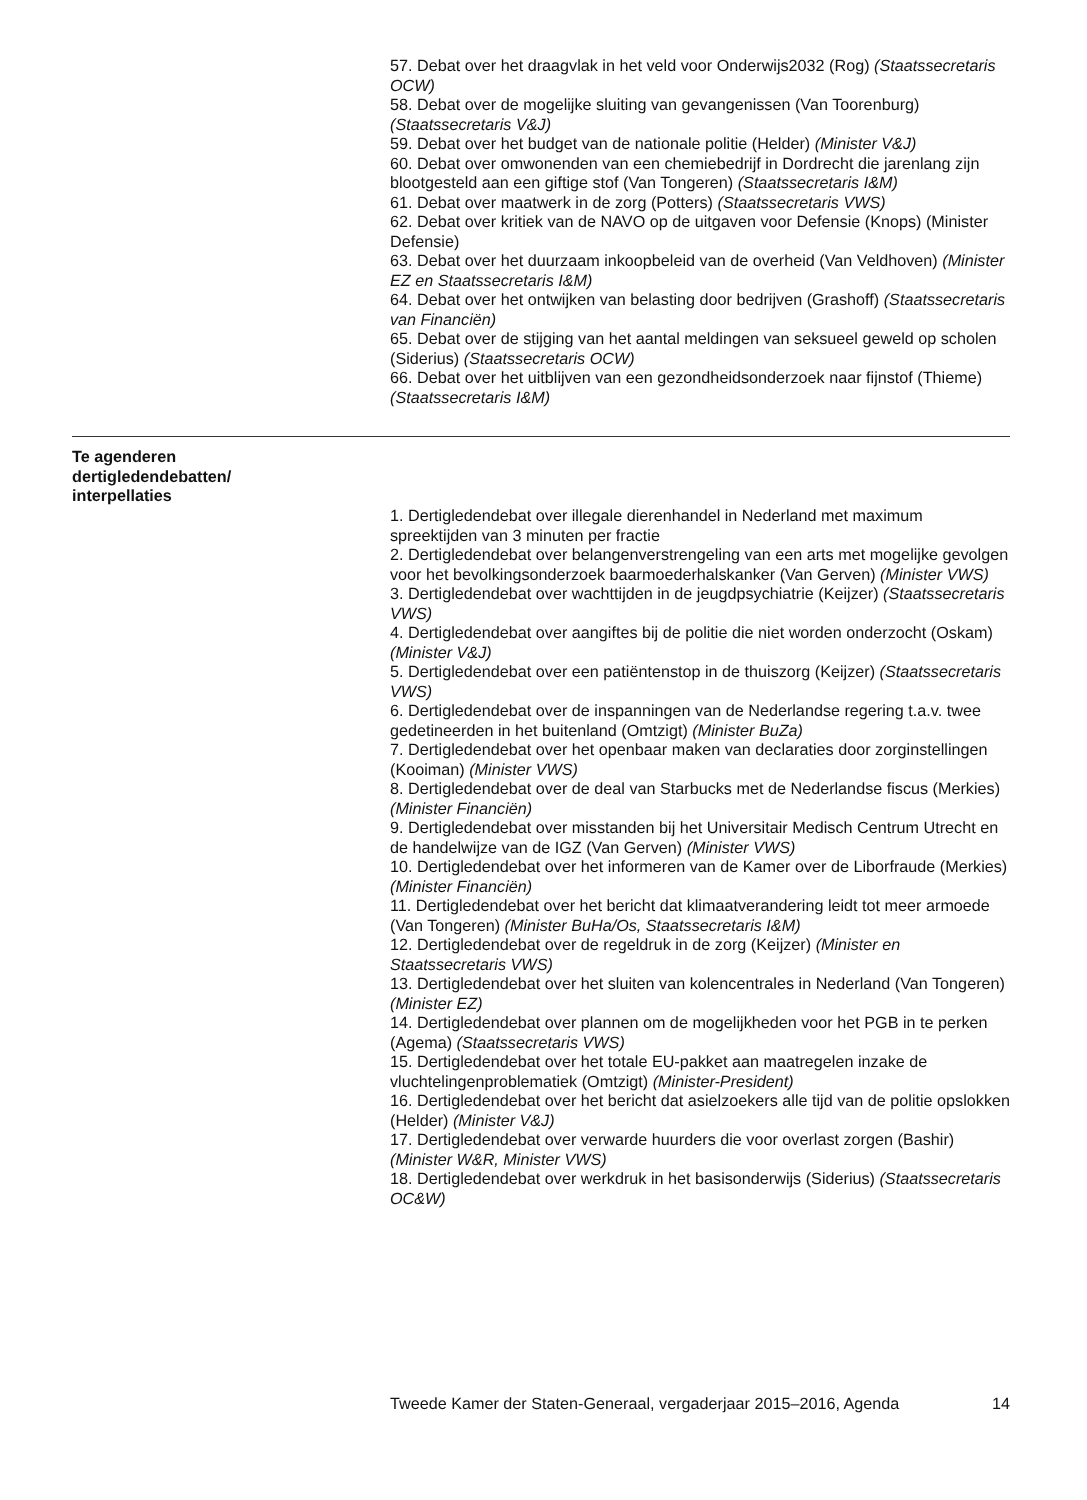57. Debat over het draagvlak in het veld voor Onderwijs2032 (Rog) (Staatssecretaris OCW)
58. Debat over de mogelijke sluiting van gevangenissen (Van Toorenburg) (Staatssecretaris V&J)
59. Debat over het budget van de nationale politie (Helder) (Minister V&J)
60. Debat over omwonenden van een chemiebedrijf in Dordrecht die jarenlang zijn blootgesteld aan een giftige stof (Van Tongeren) (Staatssecretaris I&M)
61. Debat over maatwerk in de zorg (Potters) (Staatssecretaris VWS)
62. Debat over kritiek van de NAVO op de uitgaven voor Defensie (Knops) (Minister Defensie)
63. Debat over het duurzaam inkoopbeleid van de overheid (Van Veldhoven) (Minister EZ en Staatssecretaris I&M)
64. Debat over het ontwijken van belasting door bedrijven (Grashoff) (Staatssecretaris van Financiën)
65. Debat over de stijging van het aantal meldingen van seksueel geweld op scholen (Siderius) (Staatssecretaris OCW)
66. Debat over het uitblijven van een gezondheidsonderzoek naar fijnstof (Thieme) (Staatssecretaris I&M)
Te agenderen
dertigledendebatten/
interpellaties
1. Dertigledendebat over illegale dierenhandel in Nederland met maximum spreektijden van 3 minuten per fractie
2. Dertigledendebat over belangenverstrengeling van een arts met mogelijke gevolgen voor het bevolkingsonderzoek baarmoederhalskanker (Van Gerven) (Minister VWS)
3. Dertigledendebat over wachttijden in de jeugdpsychiatrie (Keijzer) (Staatssecretaris VWS)
4. Dertigledendebat over aangiftes bij de politie die niet worden onderzocht (Oskam) (Minister V&J)
5. Dertigledendebat over een patiëntenstop in de thuiszorg (Keijzer) (Staatssecretaris VWS)
6. Dertigledendebat over de inspanningen van de Nederlandse regering t.a.v. twee gedetineerden in het buitenland (Omtzigt) (Minister BuZa)
7. Dertigledendebat over het openbaar maken van declaraties door zorginstellingen (Kooiman) (Minister VWS)
8. Dertigledendebat over de deal van Starbucks met de Nederlandse fiscus (Merkies) (Minister Financiën)
9. Dertigledendebat over misstanden bij het Universitair Medisch Centrum Utrecht en de handelwijze van de IGZ (Van Gerven) (Minister VWS)
10. Dertigledendebat over het informeren van de Kamer over de Liborfraude (Merkies) (Minister Financiën)
11. Dertigledendebat over het bericht dat klimaatverandering leidt tot meer armoede (Van Tongeren) (Minister BuHa/Os, Staatssecretaris I&M)
12. Dertigledendebat over de regeldruk in de zorg (Keijzer) (Minister en Staatssecretaris VWS)
13. Dertigledendebat over het sluiten van kolencentrales in Nederland (Van Tongeren) (Minister EZ)
14. Dertigledendebat over plannen om de mogelijkheden voor het PGB in te perken (Agema) (Staatssecretaris VWS)
15. Dertigledendebat over het totale EU-pakket aan maatregelen inzake de vluchtelingenproblematiek (Omtzigt) (Minister-President)
16. Dertigledendebat over het bericht dat asielzoekers alle tijd van de politie opslokken (Helder) (Minister V&J)
17. Dertigledendebat over verwarde huurders die voor overlast zorgen (Bashir) (Minister W&R, Minister VWS)
18. Dertigledendebat over werkdruk in het basisonderwijs (Siderius) (Staatssecretaris OC&W)
Tweede Kamer der Staten-Generaal, vergaderjaar 2015–2016, Agenda 14